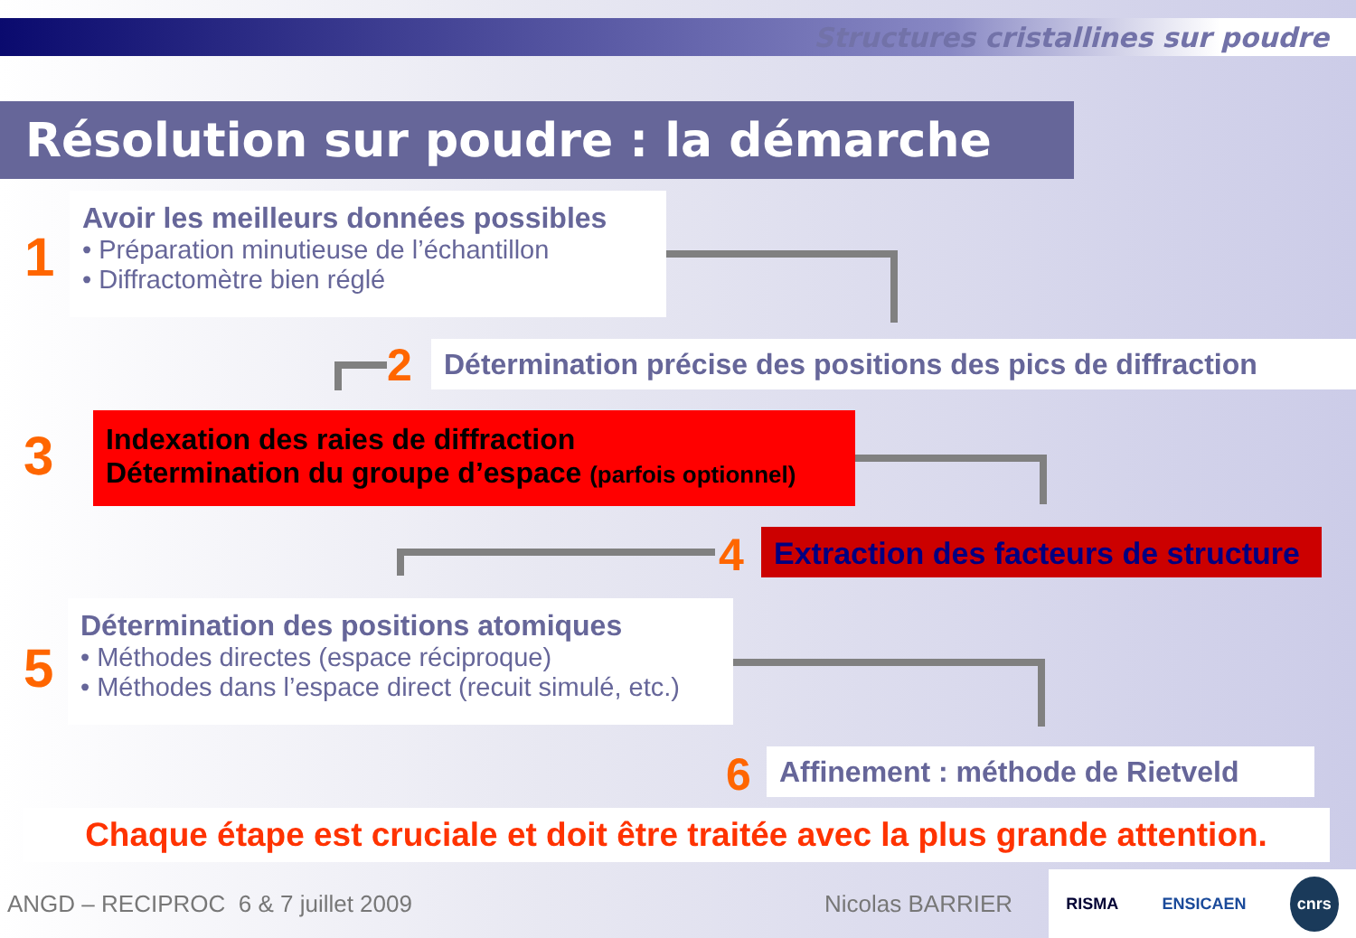Structures cristallines sur poudre
Résolution sur poudre : la démarche
1
Avoir les meilleurs données possibles
• Préparation minutieuse de l’échantillon
• Diffractomètre bien réglé
2
Détermination précise des positions des pics de diffraction
3
Indexation des raies de diffraction
Détermination du groupe d’espace (parfois optionnel)
4
Extraction des facteurs de structure
5
Détermination des positions atomiques
• Méthodes directes (espace réciproque)
• Méthodes dans l’espace direct (recuit simulé, etc.)
6
Affinement : méthode de Rietveld
Chaque étape est cruciale et doit être traitée avec la plus grande attention.
ANGD – RECIPROC 6 & 7 juillet 2009
Nicolas BARRIER
RISMA ENSICAEN cnrs